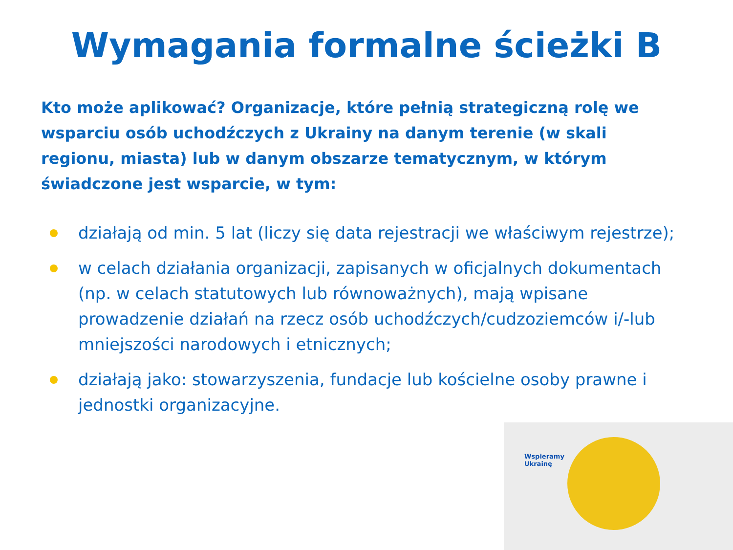Wymagania formalne ścieżki B
Kto może aplikować? Organizacje, które pełnią strategiczną rolę we wsparciu osób uchodźczych z Ukrainy na danym terenie (w skali regionu, miasta) lub w danym obszarze tematycznym, w którym świadczone jest wsparcie, w tym:
działają od min. 5 lat (liczy się data rejestracji we właściwym rejestrze);
w celach działania organizacji, zapisanych w oficjalnych dokumentach (np. w celach statutowych lub równoważnych), mają wpisane prowadzenie działań na rzecz osób uchodźczych/cudzoziemców i/-lub mniejszości narodowych i etnicznych;
działają jako: stowarzyszenia, fundacje lub kościelne osoby prawne i jednostki organizacyjne.
Wspieramy
Ukrainę